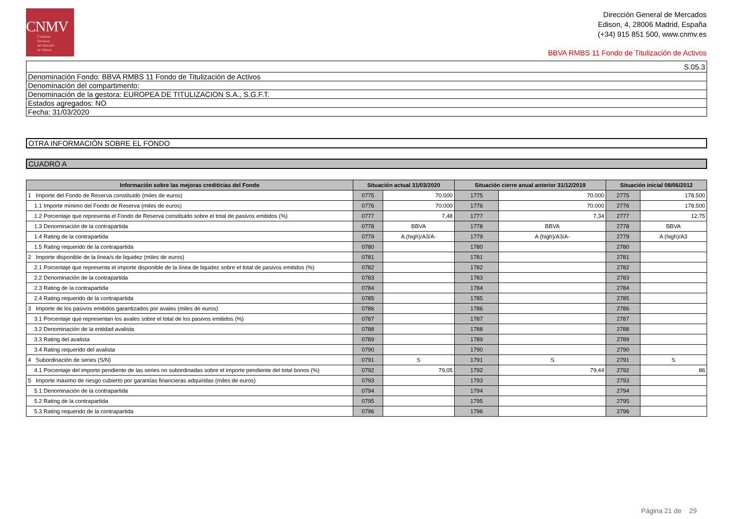CNMV
Comisión
Nacional
del Mercado
de Valores
Dirección General de Mercados
Edison, 4, 28006 Madrid, España
(+34) 915 851 500, www.cnmv.es
BBVA RMBS 11 Fondo de Titulización de Activos
| S.05.3 |
| Denominación Fondo: BBVA RMBS 11 Fondo de Titulización de Activos |
| Denominación del compartimento: |
| Denominación de la gestora: EUROPEA DE TITULIZACION S.A., S.G.F.T. |
| Estados agregados: NO |
| Fecha: 31/03/2020 |
| OTRA INFORMACIÓN SOBRE EL FONDO |
| CUADRO A |
| Información sobre las mejoras crediticias del Fondo | Situación actual 31/03/2020 | | Situación cierre anual anterior 31/12/2019 | | Situación inicial 08/06/2012 | |
| --- | --- | --- | --- | --- | --- | --- |
| 1 Importe del Fondo de Reserva constituido (miles de euros) | 0775 | 70.000 | 1775 | 70.000 | 2775 | 178.500 |
| 1.1 Importe mínimo del Fondo de Reserva (miles de euros) | 0776 | 70.000 | 1776 | 70.000 | 2776 | 178.500 |
| 1.2 Porcentaje que representa el Fondo de Reserva constituido sobre el total de pasivos emitidos (%) | 0777 | 7,48 | 1777 | 7,34 | 2777 | 12,75 |
| 1.3 Denominación de la contrapartida | 0778 | BBVA | 1778 | BBVA | 2778 | BBVA |
| 1.4 Rating de la contrapartida | 0779 | A (high)/A3/A- | 1779 | A (high)/A3/A- | 2779 | A (high)/A3 |
| 1.5 Rating requerido de la contrapartida | 0780 | | 1780 | | 2780 | |
| 2 Importe disponible de la línea/s de liquidez (miles de euros) | 0781 | | 1781 | | 2781 | |
| 2.1 Porcentaje que representa el importe disponible de la línea de liquidez sobre el total de pasivos emitidos (%) | 0782 | | 1782 | | 2782 | |
| 2.2 Denominación de la contrapartida | 0783 | | 1783 | | 2783 | |
| 2.3 Rating de la contrapartida | 0784 | | 1784 | | 2784 | |
| 2.4 Rating requerido de la contrapartida | 0785 | | 1785 | | 2785 | |
| 3 Importe de los pasivos emitidos garantizados por avales (miles de euros) | 0786 | | 1786 | | 2786 | |
| 3.1 Porcentaje que representan los avales sobre el total de los pasivos emitidos (%) | 0787 | | 1787 | | 2787 | |
| 3.2 Denominación de la entidad avalista | 0788 | | 1788 | | 2788 | |
| 3.3 Rating del avalista | 0789 | | 1789 | | 2789 | |
| 3.4 Rating requerido del avalista | 0790 | | 1790 | | 2790 | |
| 4 Subordinación de series (S/N) | 0791 | S | 1791 | S | 2791 | S |
| 4.1 Porcentaje del importe pendiente de las series no subordinadas sobre el importe pendiente del total bonos (%) | 0792 | 79,05 | 1792 | 79,44 | 2792 | 86 |
| 5 Importe máximo de riesgo cubierto por garantías financieras adquiridas (miles de euros) | 0793 | | 1793 | | 2793 | |
| 5.1 Denominación de la contrapartida | 0794 | | 1794 | | 2794 | |
| 5.2 Rating de la contrapartida | 0795 | | 1795 | | 2795 | |
| 5.3 Rating requerido de la contrapartida | 0796 | | 1796 | | 2796 | |
Página 21 de 29